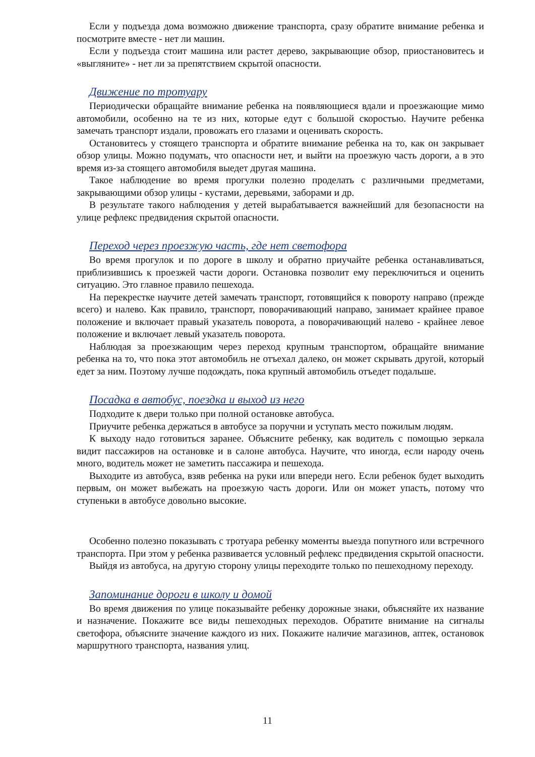Если у подъезда дома возможно движение транспорта, сразу обратите внимание ребенка и посмотрите вместе - нет ли машин.
Если у подъезда стоит машина или растет дерево, закрывающие обзор, приостановитесь и «выгляните» - нет ли за препятствием скрытой опасности.
Движение по тротуару
Периодически обращайте внимание ребенка на появляющиеся вдали и проезжающие мимо автомобили, особенно на те из них, которые едут с большой скоростью. Научите ребенка замечать транспорт издали, провожать его глазами и оценивать скорость.
Остановитесь у стоящего транспорта и обратите внимание ребенка на то, как он закрывает обзор улицы. Можно подумать, что опасности нет, и выйти на проезжую часть дороги, а в это время из-за стоящего автомобиля выедет другая машина.
Такое наблюдение во время прогулки полезно проделать с различными предметами, закрывающими обзор улицы - кустами, деревьями, заборами и др.
В результате такого наблюдения у детей вырабатывается важнейший для безопасности на улице рефлекс предвидения скрытой опасности.
Переход через проезжую часть, где нет светофора
Во время прогулок и по дороге в школу и обратно приучайте ребенка останавливаться, приблизившись к проезжей части дороги. Остановка позволит ему переключиться и оценить ситуацию. Это главное правило пешехода.
На перекрестке научите детей замечать транспорт, готовящийся к повороту направо (прежде всего) и налево. Как правило, транспорт, поворачивающий направо, занимает крайнее правое положение и включает правый указатель поворота, а поворачивающий налево - крайнее левое положение и включает левый указатель поворота.
Наблюдая за проезжающим через переход крупным транспортом, обращайте внимание ребенка на то, что пока этот автомобиль не отъехал далеко, он может скрывать другой, который едет за ним. Поэтому лучше подождать, пока крупный автомобиль отъедет подальше.
Посадка в автобус, поездка и выход из него
Подходите к двери только при полной остановке автобуса.
Приучите ребенка держаться в автобусе за поручни и уступать место пожилым людям.
К выходу надо готовиться заранее. Объясните ребенку, как водитель с помощью зеркала видит пассажиров на остановке и в салоне автобуса. Научите, что иногда, если народу очень много, водитель может не заметить пассажира и пешехода.
Выходите из автобуса, взяв ребенка на руки или впереди него. Если ребенок будет выходить первым, он может выбежать на проезжую часть дороги. Или он может упасть, потому что ступеньки в автобусе довольно высокие.
Особенно полезно показывать с тротуара ребенку моменты выезда попутного или встречного транспорта. При этом у ребенка развивается условный рефлекс предвидения скрытой опасности.
Выйдя из автобуса, на другую сторону улицы переходите только по пешеходному переходу.
Запоминание дороги в школу и домой
Во время движения по улице показывайте ребенку дорожные знаки, объясняйте их название и назначение. Покажите все виды пешеходных переходов. Обратите внимание на сигналы светофора, объясните значение каждого из них. Покажите наличие магазинов, аптек, остановок маршрутного транспорта, названия улиц.
11